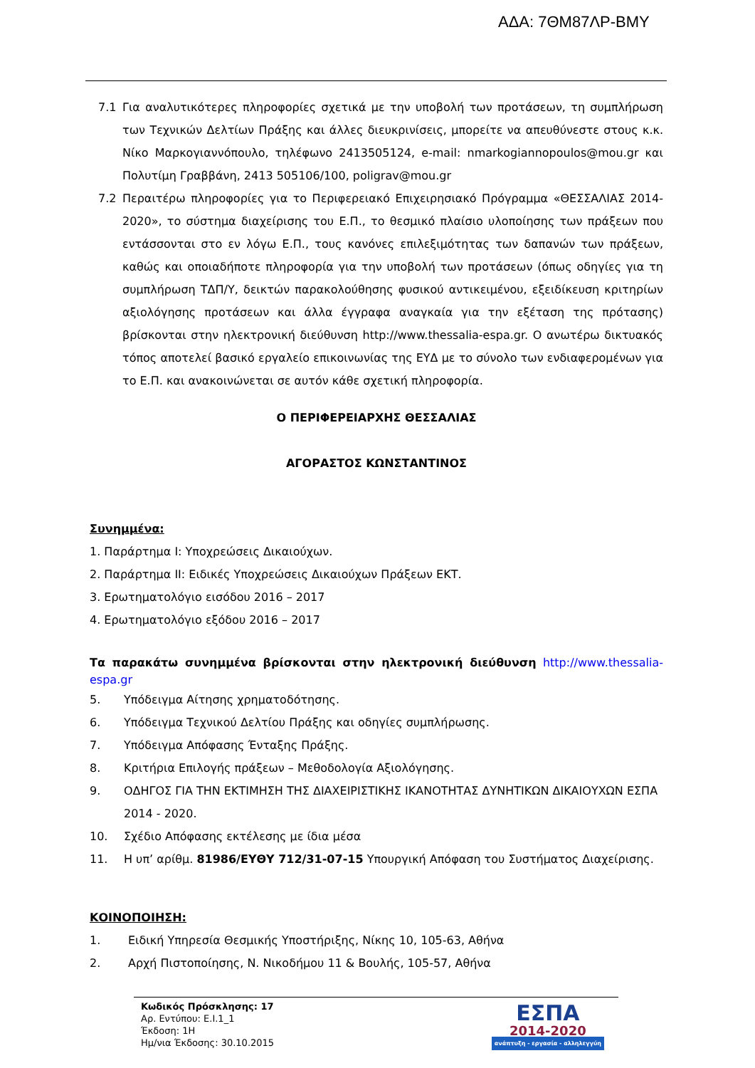ΑΔΑ: 7ΘΜ87ΛΡ-ΒΜΥ
7.1 Για αναλυτικότερες πληροφορίες σχετικά με την υποβολή των προτάσεων, τη συμπλήρωση των Τεχνικών Δελτίων Πράξης και άλλες διευκρινίσεις, μπορείτε να απευθύνεστε στους κ.κ. Νίκο Μαρκογιαννόπουλο, τηλέφωνο 2413505124, e-mail: nmarkogiannopoulos@mou.gr και Πολυτίμη Γραββάνη, 2413 505106/100, poligrav@mou.gr
7.2 Περαιτέρω πληροφορίες για το Περιφερειακό Επιχειρησιακό Πρόγραμμα «ΘΕΣΣΑΛΙΑΣ 2014-2020», το σύστημα διαχείρισης του Ε.Π., το θεσμικό πλαίσιο υλοποίησης των πράξεων που εντάσσονται στο εν λόγω Ε.Π., τους κανόνες επιλεξιμότητας των δαπανών των πράξεων, καθώς και οποιαδήποτε πληροφορία για την υποβολή των προτάσεων (όπως οδηγίες για τη συμπλήρωση ΤΔΠ/Υ, δεικτών παρακολούθησης φυσικού αντικειμένου, εξειδίκευση κριτηρίων αξιολόγησης προτάσεων και άλλα έγγραφα αναγκαία για την εξέταση της πρότασης) βρίσκονται στην ηλεκτρονική διεύθυνση http://www.thessalia-espa.gr. Ο ανωτέρω δικτυακός τόπος αποτελεί βασικό εργαλείο επικοινωνίας της ΕΥΔ με το σύνολο των ενδιαφερομένων για το Ε.Π. και ανακοινώνεται σε αυτόν κάθε σχετική πληροφορία.
Ο ΠΕΡΙΦΕΡΕΙΑΡΧΗΣ ΘΕΣΣΑΛΙΑΣ
ΑΓΟΡΑΣΤΟΣ ΚΩΝΣΤΑΝΤΙΝΟΣ
Συνημμένα:
1. Παράρτημα I: Υποχρεώσεις Δικαιούχων.
2. Παράρτημα II: Ειδικές Υποχρεώσεις Δικαιούχων Πράξεων ΕΚΤ.
3. Ερωτηματολόγιο εισόδου 2016 – 2017
4. Ερωτηματολόγιο εξόδου 2016 – 2017
Τα παρακάτω συνημμένα βρίσκονται στην ηλεκτρονική διεύθυνση http://www.thessalia-espa.gr
5. Υπόδειγμα Αίτησης χρηματοδότησης.
6. Υπόδειγμα Τεχνικού Δελτίου Πράξης και οδηγίες συμπλήρωσης.
7. Υπόδειγμα Απόφασης Ένταξης Πράξης.
8. Κριτήρια Επιλογής πράξεων – Μεθοδολογία Αξιολόγησης.
9. ΟΔΗΓΟΣ ΓΙΑ ΤΗΝ ΕΚΤΙΜΗΣΗ ΤΗΣ ΔΙΑΧΕΙΡΙΣΤΙΚΗΣ ΙΚΑΝΟΤΗΤΑΣ ΔΥΝΗΤΙΚΩΝ ΔΙΚΑΙΟΥΧΩΝ ΕΣΠΑ 2014 - 2020.
10. Σχέδιο Απόφασης εκτέλεσης με ίδια μέσα
11. Η υπ’ αρίθμ. 81986/ΕΥΘΥ 712/31-07-15 Υπουργική Απόφαση του Συστήματος Διαχείρισης.
ΚΟΙΝΟΠΟΙΗΣΗ:
1. Ειδική Υπηρεσία Θεσμικής Υποστήριξης, Νίκης 10, 105-63, Αθήνα
2. Αρχή Πιστοποίησης, Ν. Νικοδήμου 11 & Βουλής, 105-57, Αθήνα
Κωδικός Πρόσκλησης: 17
Αρ. Εντύπου: Ε.Ι.1_1
Έκδοση: 1Η
Ημ/νια Έκδοσης: 30.10.2015
ΕΣΠΑ
2014-2020
ανάπτυξη - εργασία - αλληλεγγύη